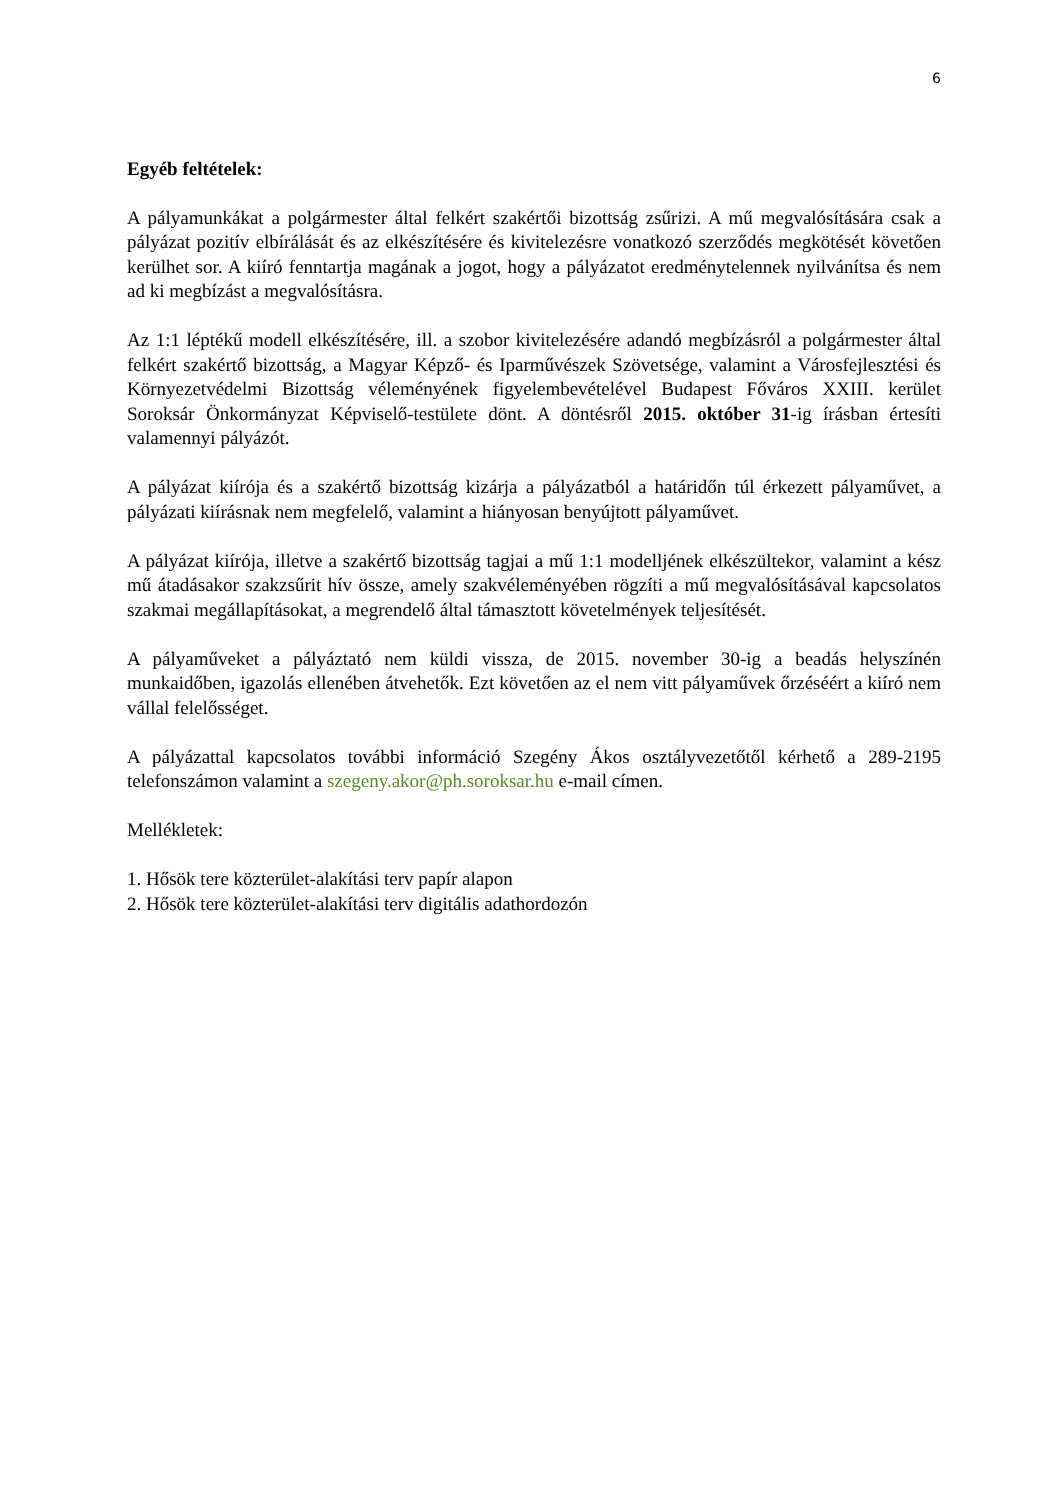6
Egyéb feltételek:
A pályamunkákat a polgármester által felkért szakértői bizottság zsűrizi. A mű megvalósítására csak a pályázat pozitív elbírálását és az elkészítésére és kivitelezésre vonatkozó szerződés megkötését követően kerülhet sor. A kiíró fenntartja magának a jogot, hogy a pályázatot eredménytelennek nyilvánítsa és nem ad ki megbízást a megvalósításra.
Az 1:1 léptékű modell elkészítésére, ill. a szobor kivitelezésére adandó megbízásról a polgármester által felkért szakértő bizottság, a Magyar Képző- és Iparművészek Szövetsége, valamint a Városfejlesztési és Környezetvédelmi Bizottság véleményének figyelembevételével Budapest Főváros XXIII. kerület Soroksár Önkormányzat Képviselő-testülete dönt. A döntésről 2015. október 31-ig írásban értesíti valamennyi pályázót.
A pályázat kiírója és a szakértő bizottság kizárja a pályázatból a határidőn túl érkezett pályaművet, a pályázati kiírásnak nem megfelelő, valamint a hiányosan benyújtott pályaművet.
A pályázat kiírója, illetve a szakértő bizottság tagjai a mű 1:1 modelljének elkészültekor, valamint a kész mű átadásakor szakzsűrit hív össze, amely szakvéleményében rögzíti a mű megvalósításával kapcsolatos szakmai megállapításokat, a megrendelő által támasztott követelmények teljesítését.
A pályaműveket a pályáztató nem küldi vissza, de 2015. november 30-ig a beadás helyszínén munkaidőben, igazolás ellenében átvehetők. Ezt követően az el nem vitt pályaművek őrzéséért a kiíró nem vállal felelősséget.
A pályázattal kapcsolatos további információ Szegény Ákos osztályvezetőtől kérhető a 289-2195 telefonszámon valamint a szegeny.akor@ph.soroksar.hu e-mail címen.
Mellékletek:
1. Hősök tere közterület-alakítási terv papír alapon
2. Hősök tere közterület-alakítási terv digitális adathordozón